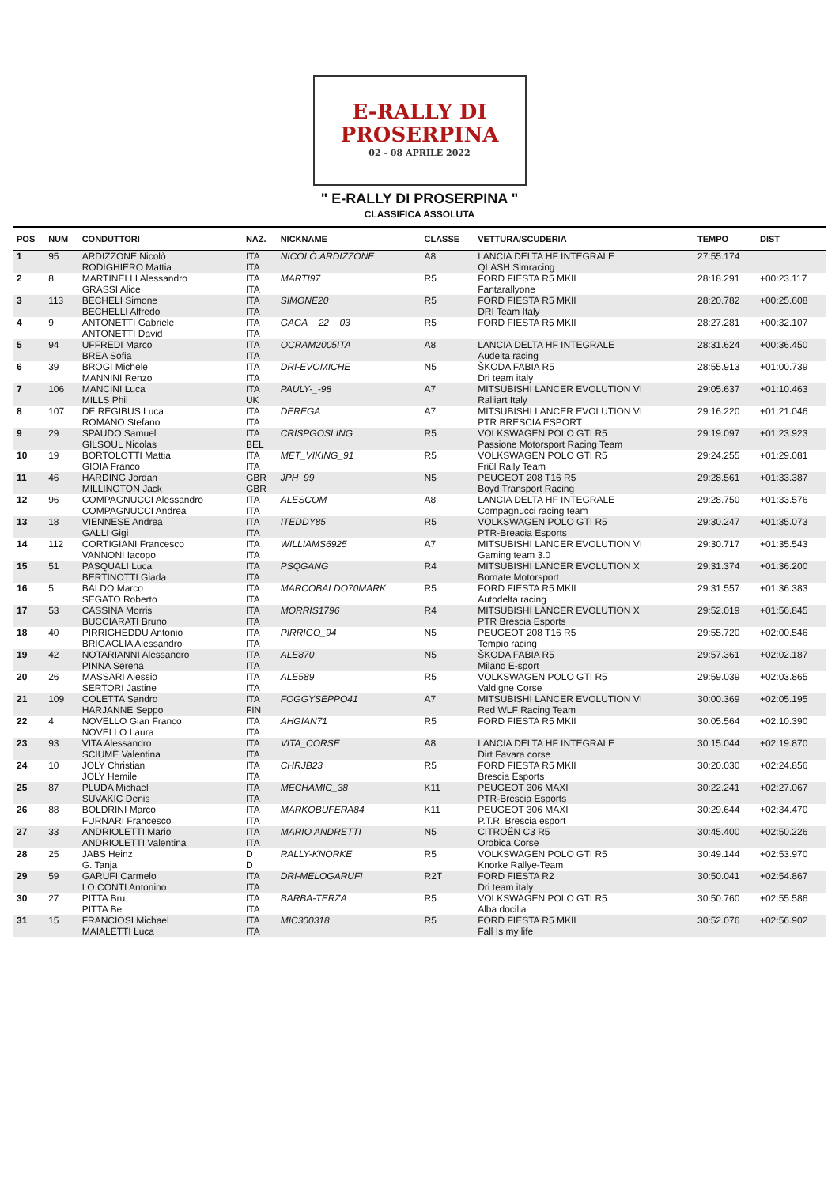E-RALLY DI
PROSERPINA
02 - 08 APRILE 2022
" E-RALLY DI PROSERPINA "
CLASSIFICA ASSOLUTA
| POS | NUM | CONDUTTORI | NAZ. | NICKNAME | CLASSE | VETTURA/SCUDERIA | TEMPO | DIST |
| --- | --- | --- | --- | --- | --- | --- | --- | --- |
| 1 | 95 | ARDIZZONE Nicolò RODIGHIERO Mattia | ITA ITA | NICOLÒ.ARDIZZONE | A8 | LANCIA DELTA HF INTEGRALE QLASH Simracing | 27:55.174 | |
| 2 | 8 | MARTINELLI Alessandro GRASSI Alice | ITA ITA | MARTI97 | R5 | FORD FIESTA R5 MKII Fantarallyone | 28:18.291 | +00:23.117 |
| 3 | 113 | BECHELI Simone BECHELLI Alfredo | ITA ITA | SIMONE20 | R5 | FORD FIESTA R5 MKII DRI Team Italy | 28:20.782 | +00:25.608 |
| 4 | 9 | ANTONETTI Gabriele ANTONETTI David | ITA ITA | GAGA__22__03 | R5 | FORD FIESTA R5 MKII | 28:27.281 | +00:32.107 |
| 5 | 94 | UFFREDI Marco BREA Sofia | ITA ITA | OCRAM2005ITA | A8 | LANCIA DELTA HF INTEGRALE Audelta racing | 28:31.624 | +00:36.450 |
| 6 | 39 | BROGI Michele MANNINI Renzo | ITA ITA | DRI-EVOMICHE | N5 | ŠKODA FABIA R5 Dri team italy | 28:55.913 | +01:00.739 |
| 7 | 106 | MANCINI Luca MILLS Phil | ITA UK | PAULY-_-98 | A7 | MITSUBISHI LANCER EVOLUTION VI Ralliart Italy | 29:05.637 | +01:10.463 |
| 8 | 107 | DE REGIBUS Luca ROMANO Stefano | ITA ITA | DEREGA | A7 | MITSUBISHI LANCER EVOLUTION VI PTR BRESCIA ESPORT | 29:16.220 | +01:21.046 |
| 9 | 29 | SPAUDO Samuel GILSOUL Nicolas | ITA BEL | CRISPGOSLING | R5 | VOLKSWAGEN POLO GTI R5 Passione Motorsport Racing Team | 29:19.097 | +01:23.923 |
| 10 | 19 | BORTOLOTTI Mattia GIOIA Franco | ITA ITA | MET_VIKING_91 | R5 | VOLKSWAGEN POLO GTI R5 Friûl Rally Team | 29:24.255 | +01:29.081 |
| 11 | 46 | HARDING Jordan MILLINGTON Jack | GBR GBR | JPH_99 | N5 | PEUGEOT 208 T16 R5 Boyd Transport Racing | 29:28.561 | +01:33.387 |
| 12 | 96 | COMPAGNUCCI Alessandro COMPAGNUCCI Andrea | ITA ITA | ALESCOM | A8 | LANCIA DELTA HF INTEGRALE Compagnucci racing team | 29:28.750 | +01:33.576 |
| 13 | 18 | VIENNESE Andrea GALLI Gigi | ITA ITA | ITEDDY85 | R5 | VOLKSWAGEN POLO GTI R5 PTR-Breacia Esports | 29:30.247 | +01:35.073 |
| 14 | 112 | CORTIGIANI Francesco VANNONI Iacopo | ITA ITA | WILLIAMS6925 | A7 | MITSUBISHI LANCER EVOLUTION VI Gaming team 3.0 | 29:30.717 | +01:35.543 |
| 15 | 51 | PASQUALI Luca BERTINOTTI Giada | ITA ITA | PSQGANG | R4 | MITSUBISHI LANCER EVOLUTION X Bornate Motorsport | 29:31.374 | +01:36.200 |
| 16 | 5 | BALDO Marco SEGATO Roberto | ITA ITA | MARCOBALDO70MARK | R5 | FORD FIESTA R5 MKII Autodelta racing | 29:31.557 | +01:36.383 |
| 17 | 53 | CASSINA Morris BUCCIARATI Bruno | ITA ITA | MORRIS1796 | R4 | MITSUBISHI LANCER EVOLUTION X PTR Brescia Esports | 29:52.019 | +01:56.845 |
| 18 | 40 | PIRRIGHEDDU Antonio BRIGAGLIA Alessandro | ITA ITA | PIRRIGO_94 | N5 | PEUGEOT 208 T16 R5 Tempio racing | 29:55.720 | +02:00.546 |
| 19 | 42 | NOTARIANNI Alessandro PINNA Serena | ITA ITA | ALE870 | N5 | ŠKODA FABIA R5 Milano E-sport | 29:57.361 | +02:02.187 |
| 20 | 26 | MASSARI Alessio SERTORI Jastine | ITA ITA | ALE589 | R5 | VOLKSWAGEN POLO GTI R5 Valdigne Corse | 29:59.039 | +02:03.865 |
| 21 | 109 | COLETTA Sandro HARJANNE Seppo | ITA FIN | FOGGYSEPPO41 | A7 | MITSUBISHI LANCER EVOLUTION VI Red WLF Racing Team | 30:00.369 | +02:05.195 |
| 22 | 4 | NOVELLO Gian Franco NOVELLO Laura | ITA ITA | AHGIAN71 | R5 | FORD FIESTA R5 MKII | 30:05.564 | +02:10.390 |
| 23 | 93 | VITA Alessandro SCIUMÈ Valentina | ITA ITA | VITA_CORSE | A8 | LANCIA DELTA HF INTEGRALE Dirt Favara corse | 30:15.044 | +02:19.870 |
| 24 | 10 | JOLY Christian JOLY Hemile | ITA ITA | CHRJB23 | R5 | FORD FIESTA R5 MKII Brescia Esports | 30:20.030 | +02:24.856 |
| 25 | 87 | PLUDA Michael SUVAKIC Denis | ITA ITA | MECHAMIC_38 | K11 | PEUGEOT 306 MAXI PTR-Brescia Esports | 30:22.241 | +02:27.067 |
| 26 | 88 | BOLDRINI Marco FURNARI Francesco | ITA ITA | MARKOBUFERA84 | K11 | PEUGEOT 306 MAXI P.T.R. Brescia esport | 30:29.644 | +02:34.470 |
| 27 | 33 | ANDRIOLETTI Mario ANDRIOLETTI Valentina | ITA ITA | MARIO ANDRETTI | N5 | CITROËN C3 R5 Orobica Corse | 30:45.400 | +02:50.226 |
| 28 | 25 | JABS Heinz G. Tanja | D D | RALLY-KNORKE | R5 | VOLKSWAGEN POLO GTI R5 Knorke Rallye-Team | 30:49.144 | +02:53.970 |
| 29 | 59 | GARUFI Carmelo LO CONTI Antonino | ITA ITA | DRI-MELOGARUFI | R2T | FORD FIESTA R2 Dri team italy | 30:50.041 | +02:54.867 |
| 30 | 27 | PITTA Bru PITTA Be | ITA ITA | BARBA-TERZA | R5 | VOLKSWAGEN POLO GTI R5 Alba docilia | 30:50.760 | +02:55.586 |
| 31 | 15 | FRANCIOSI Michael MAIALETTI Luca | ITA ITA | MIC300318 | R5 | FORD FIESTA R5 MKII Fall Is my life | 30:52.076 | +02:56.902 |